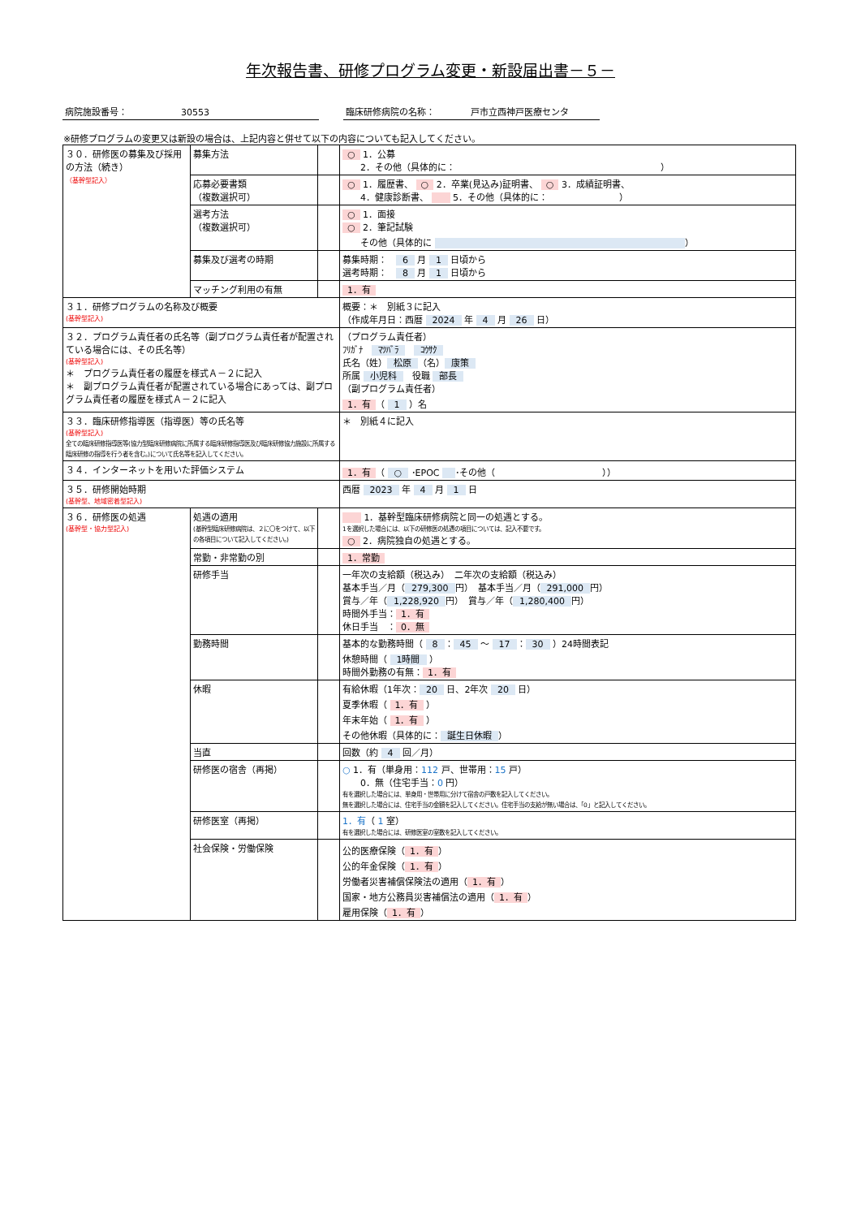年次報告書、研修プログラム変更・新設届出書－５－
病院施設番号：　　　　　　30553 臨床研修病院の名称：　　　　戸市立西神戸医療センタ
※研修プログラムの変更又は新設の場合は、上記内容と併せて以下の内容についても記入してください。
| ３０．研修医の募集及び採用の方法（続き） （基幹型記入） | 募集方法 | | ○ 1．公募 2．その他（具体的に： ） |
| | 応募必要書類 （複数選択可） | | ○ 1．履歴書、 ○ 2．卒業(見込み)証明書、 ○ 3．成績証明書、 4．健康診断書、 5．その他（具体的に： ） |
| | 選考方法 （複数選択可） | | ○ 1．面接 ○ 2．筆記試験 その他（具体的に ） |
| | 募集及び選考の時期 | | 募集時期： 6 月 1 日頃から 選考時期： 8 月 1 日頃から |
| | マッチング利用の有無 | | 1．有 |
| ３１．研修プログラムの名称及び概要 (基幹型記入) | | | 概要：＊ 別紙３に記入 （作成年月日：西暦 2024 年 4 月 26 日） |
| ３２．プログラム責任者の氏名等（副プログラム責任者が配置されている場合には、その氏名等） (基幹型記入) ＊ プログラム責任者の履歴を様式Ａ－２に記入 ＊ 副プログラム責任者が配置されている場合にあっては、副プログラム責任者の履歴を様式Ａ－２に記入 | | | （プログラム責任者） ﾌﾘｶﾞﾅ ﾏﾂﾊﾞﾗ ｺｳｻｸ 氏名（姓） 松原 （名） 康策 所属 小児科 役職 部長 （副プログラム責任者） 1．有 （ 1 ）名 |
| ３３．臨床研修指導医（指導医）等の氏名等 (基幹型記入) 全ての臨床研修指導医等(協力型臨床研修病院に所属する臨床研修指導医及び臨床研修協力施設に所属する臨床研修の指導を行う者を含む。)について氏名等を記入してください。 | | | ＊ 別紙４に記入 |
| ３４．インターネットを用いた評価システム | | | 1．有 （ ○ ･EPOC ･その他（ ）） |
| ３５．研修開始時期 (基幹型、地域密着型記入) | | | 西暦 2023 年 4 月 1 日 |
| ３６．研修医の処遇 (基幹型・協力型記入) | 処遇の適用 (基幹型臨床研修病院は、２に〇をつけて、以下の各項目について記入してください。) | | 1．基幹型臨床研修病院と同一の処遇とする。 1を選択した場合には、以下の研修医の処遇の項目については、記入不要です。 ○ 2．病院独自の処遇とする。 |
| | 常勤・非常勤の別 | | 1．常勤 |
| | 研修手当 | | 一年次の支給額（税込み） 二年次の支給額（税込み） 基本手当／月（ 279,300 円） 基本手当／月（ 291,000 円） 賞与／年（ 1,228,920 円） 賞与／年（ 1,280,400 円） 時間外手当： 1．有 休日手当 ： 0．無 |
| | 勤務時間 | | 基本的な勤務時間（ 8 ： 45 ～ 17 ： 30 ）24時間表記 休憩時間（ 1時間 ） 時間外勤務の有無： 1．有 |
| | 休暇 | | 有給休暇（1年次： 20 日、2年次 20 日） 夏季休暇（ 1．有 ） 年末年始（ 1．有 ） その他休暇（具体的に： 誕生日休暇 ） |
| | 当直 | | 回数（約 4 回／月） |
| | 研修医の宿舎（再掲） | | ○ 1．有（単身用： 112 戸、世帯用： 15 戸） 0．無（住宅手当： 0 円） 有を選択した場合には、単身用・世帯用に分けて宿舎の戸数を記入してください。 無を選択した場合には、住宅手当の金額を記入してください。住宅手当の支給が無い場合は、「0」と記入してください。 |
| | 研修医室（再掲） | | 1．有 （ 1 室） 有を選択した場合には、研修医室の室数を記入してください。 |
| | 社会保険・労働保険 | | 公的医療保険（ 1．有 ） 公的年金保険（ 1．有 ） 労働者災害補償保険法の適用（ 1．有 ） 国家・地方公務員災害補償法の適用（ 1．有 ） 雇用保険（ 1．有 ） |